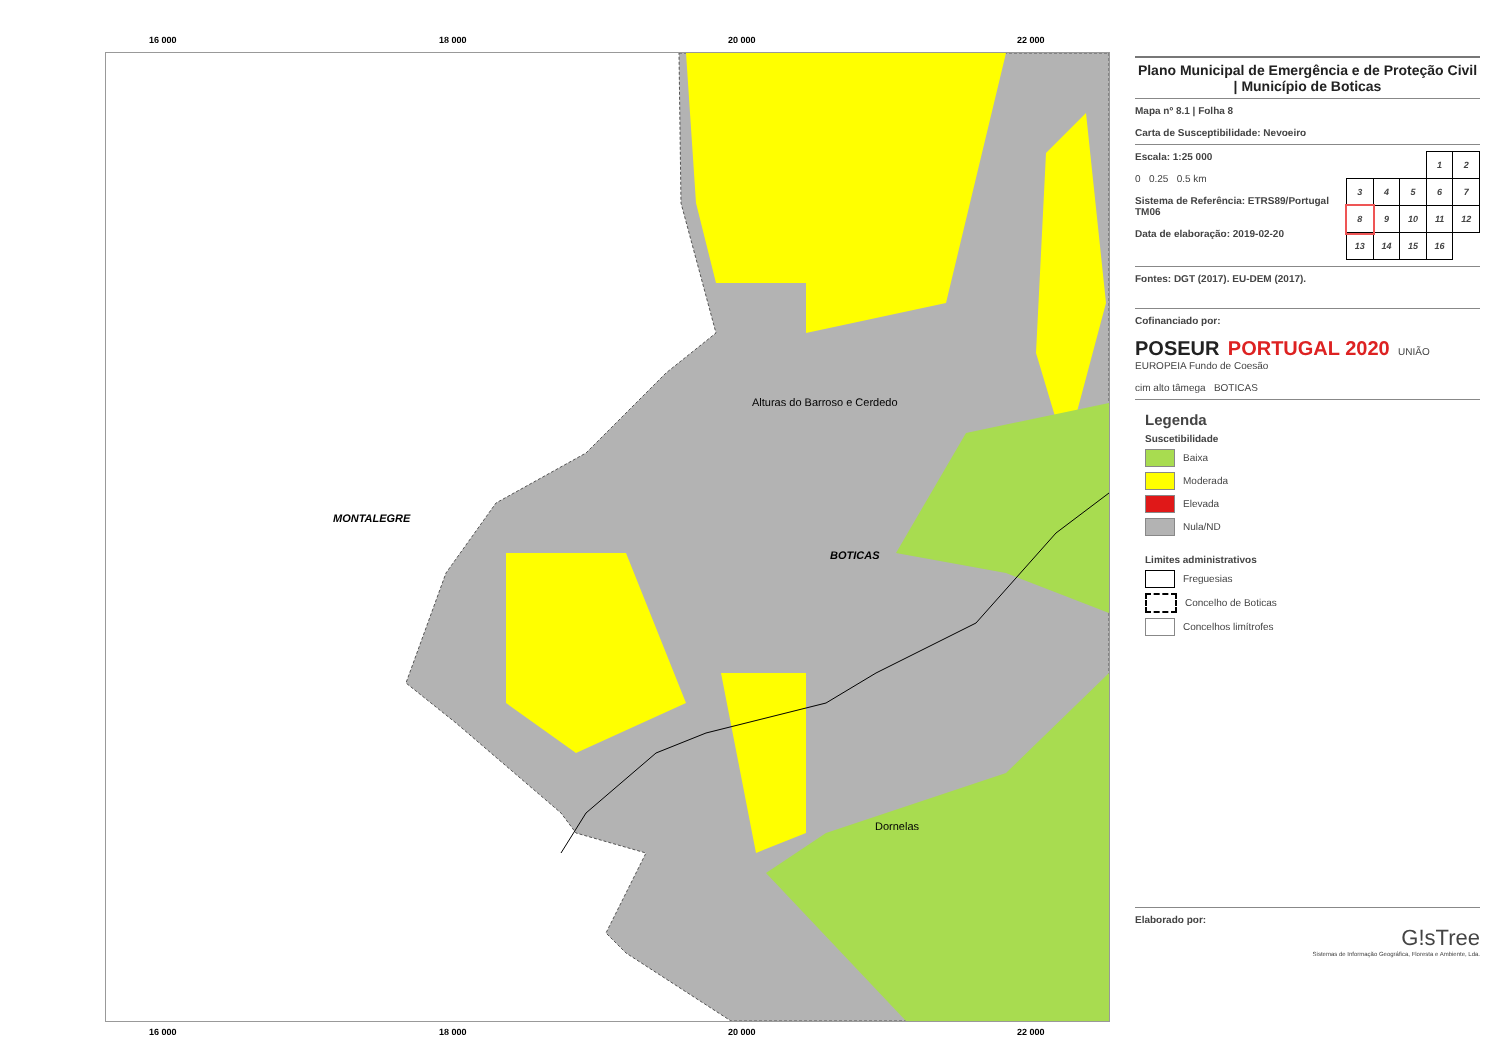16 000 18 000 20 000 22 000
Alturas do Barroso e Cerdedo
MONTALEGRE
BOTICAS
Dornelas
16 000 18 000 20 000 22 000
Plano Municipal de Emergência e de Proteção Civil | Município de Boticas
Mapa nº 8.1 | Folha 8
Carta de Susceptibilidade: Nevoeiro
Escala: 1:25 000
0 0.25 0.5 km
Sistema de Referência: ETRS89/Portugal TM06
Data de elaboração: 2019-02-20
| | | | 1 | 2 |
| 3 | 4 | 5 | 6 | 7 |
| 8 | 9 | 10 | 11 | 12 |
| 13 | 14 | 15 | 16 | |
Fontes: DGT (2017). EU-DEM (2017).
Cofinanciado por:
POSEUR PORTUGAL 2020 UNIÃO EUROPEIA Fundo de Coesão
cim alto tâmega BOTICAS
Legenda
Suscetibilidade
Baixa
Moderada
Elevada
Nula/ND
Limites administrativos
Freguesias
Concelho de Boticas
Concelhos limítrofes
Elaborado por:
G!sTree
Sistemas de Informação Geográfica, Floresta e Ambiente, Lda.